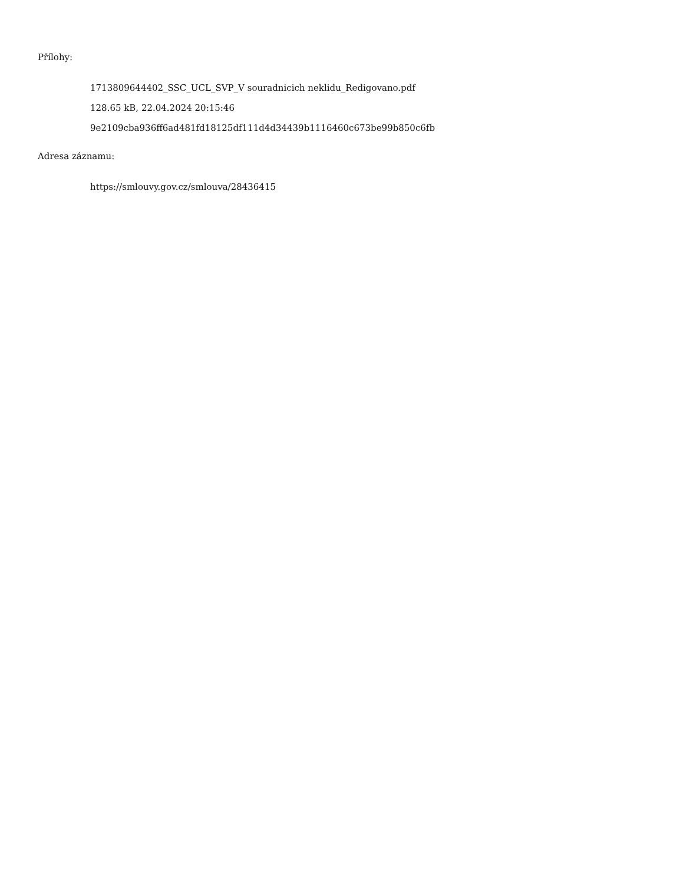Přílohy:
1713809644402_SSC_UCL_SVP_V souradnicich neklidu_Redigovano.pdf
128.65 kB, 22.04.2024 20:15:46
9e2109cba936ff6ad481fd18125df111d4d34439b1116460c673be99b850c6fb
Adresa záznamu:
https://smlouvy.gov.cz/smlouva/28436415